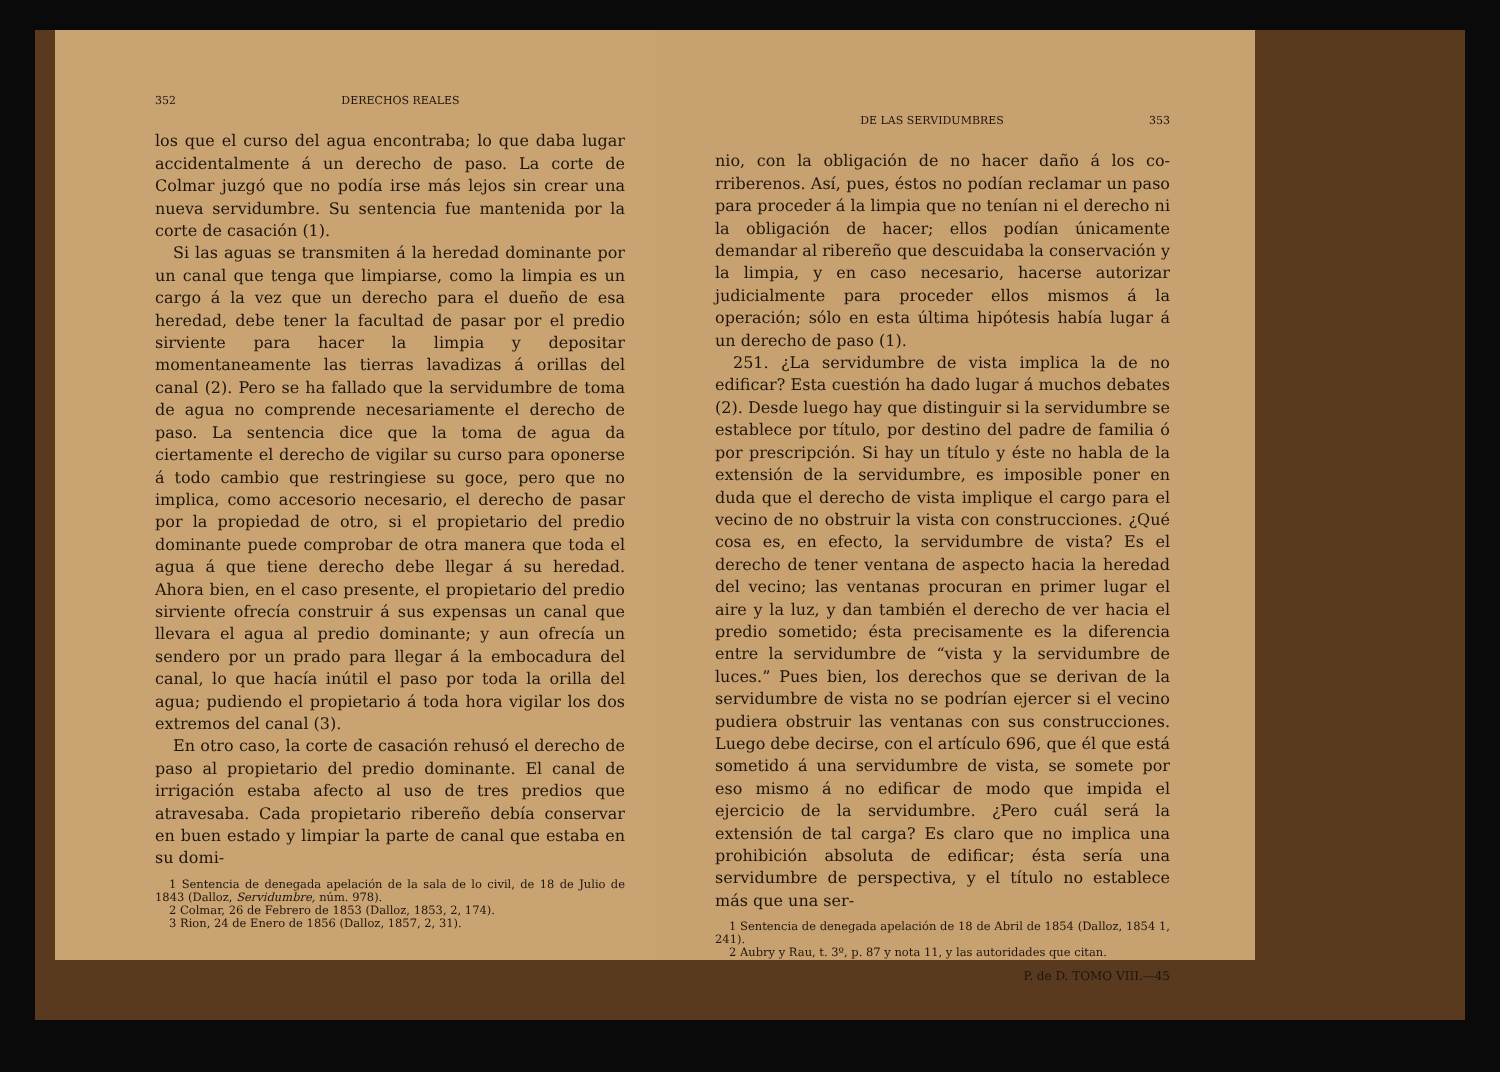352 DERECHOS REALES
los que el curso del agua encontraba; lo que daba lugar accidentalmente á un derecho de paso. La corte de Colmar juzgó que no podía irse más lejos sin crear una nueva servidumbre. Su sentencia fue mantenida por la corte de casación (1).
Si las aguas se transmiten á la heredad dominante por un canal que tenga que limpiarse, como la limpia es un cargo á la vez que un derecho para el dueño de esa heredad, debe tener la facultad de pasar por el predio sirviente para hacer la limpia y depositar momentaneamente las tierras lavadizas á orillas del canal (2). Pero se ha fallado que la servidumbre de toma de agua no comprende necesariamente el derecho de paso. La sentencia dice que la toma de agua da ciertamente el derecho de vigilar su curso para oponerse á todo cambio que restringiese su goce, pero que no implica, como accesorio necesario, el derecho de pasar por la propiedad de otro, si el propietario del predio dominante puede comprobar de otra manera que toda el agua á que tiene derecho debe llegar á su heredad. Ahora bien, en el caso presente, el propietario del predio sirviente ofrecía construir á sus expensas un canal que llevara el agua al predio dominante; y aun ofrecía un sendero por un prado para llegar á la embocadura del canal, lo que hacía inútil el paso por toda la orilla del agua; pudiendo el propietario á toda hora vigilar los dos extremos del canal (3).
En otro caso, la corte de casación rehusó el derecho de paso al propietario del predio dominante. El canal de irrigación estaba afecto al uso de tres predios que atravesaba. Cada propietario ribereño debía conservar en buen estado y limpiar la parte de canal que estaba en su domi-
1 Sentencia de denegada apelación de la sala de lo civil, de 18 de Julio de 1843 (Dalloz, Servidumbre, núm. 978).
2 Colmar, 26 de Febrero de 1853 (Dalloz, 1853, 2, 174).
3 Rion, 24 de Enero de 1856 (Dalloz, 1857, 2, 31).
DE LAS SERVIDUMBRES 353
nio, con la obligación de no hacer daño á los co-rriberenos. Así, pues, éstos no podían reclamar un paso para proceder á la limpia que no tenían ni el derecho ni la obligación de hacer; ellos podían únicamente demandar al ribereño que descuidaba la conservación y la limpia, y en caso necesario, hacerse autorizar judicialmente para proceder ellos mismos á la operación; sólo en esta última hipótesis había lugar á un derecho de paso (1).
251. ¿La servidumbre de vista implica la de no edificar? Esta cuestión ha dado lugar á muchos debates (2). Desde luego hay que distinguir si la servidumbre se establece por título, por destino del padre de familia ó por prescripción. Si hay un título y éste no habla de la extensión de la servidumbre, es imposible poner en duda que el derecho de vista implique el cargo para el vecino de no obstruir la vista con construcciones. ¿Qué cosa es, en efecto, la servidumbre de vista? Es el derecho de tener ventana de aspecto hacia la heredad del vecino; las ventanas procuran en primer lugar el aire y la luz, y dan también el derecho de ver hacia el predio sometido; ésta precisamente es la diferencia entre la servidumbre de “vista y la servidumbre de luces.” Pues bien, los derechos que se derivan de la servidumbre de vista no se podrían ejercer si el vecino pudiera obstruir las ventanas con sus construcciones. Luego debe decirse, con el artículo 696, que él que está sometido á una servidumbre de vista, se somete por eso mismo á no edificar de modo que impida el ejercicio de la servidumbre. ¿Pero cuál será la extensión de tal carga? Es claro que no implica una prohibición absoluta de edificar; ésta sería una servidumbre de perspectiva, y el título no establece más que una ser-
1 Sentencia de denegada apelación de 18 de Abril de 1854 (Dalloz, 1854 1, 241).
2 Aubry y Rau, t. 3º, p. 87 y nota 11, y las autoridades que citan.
P. de D. TOMO VIII.—45